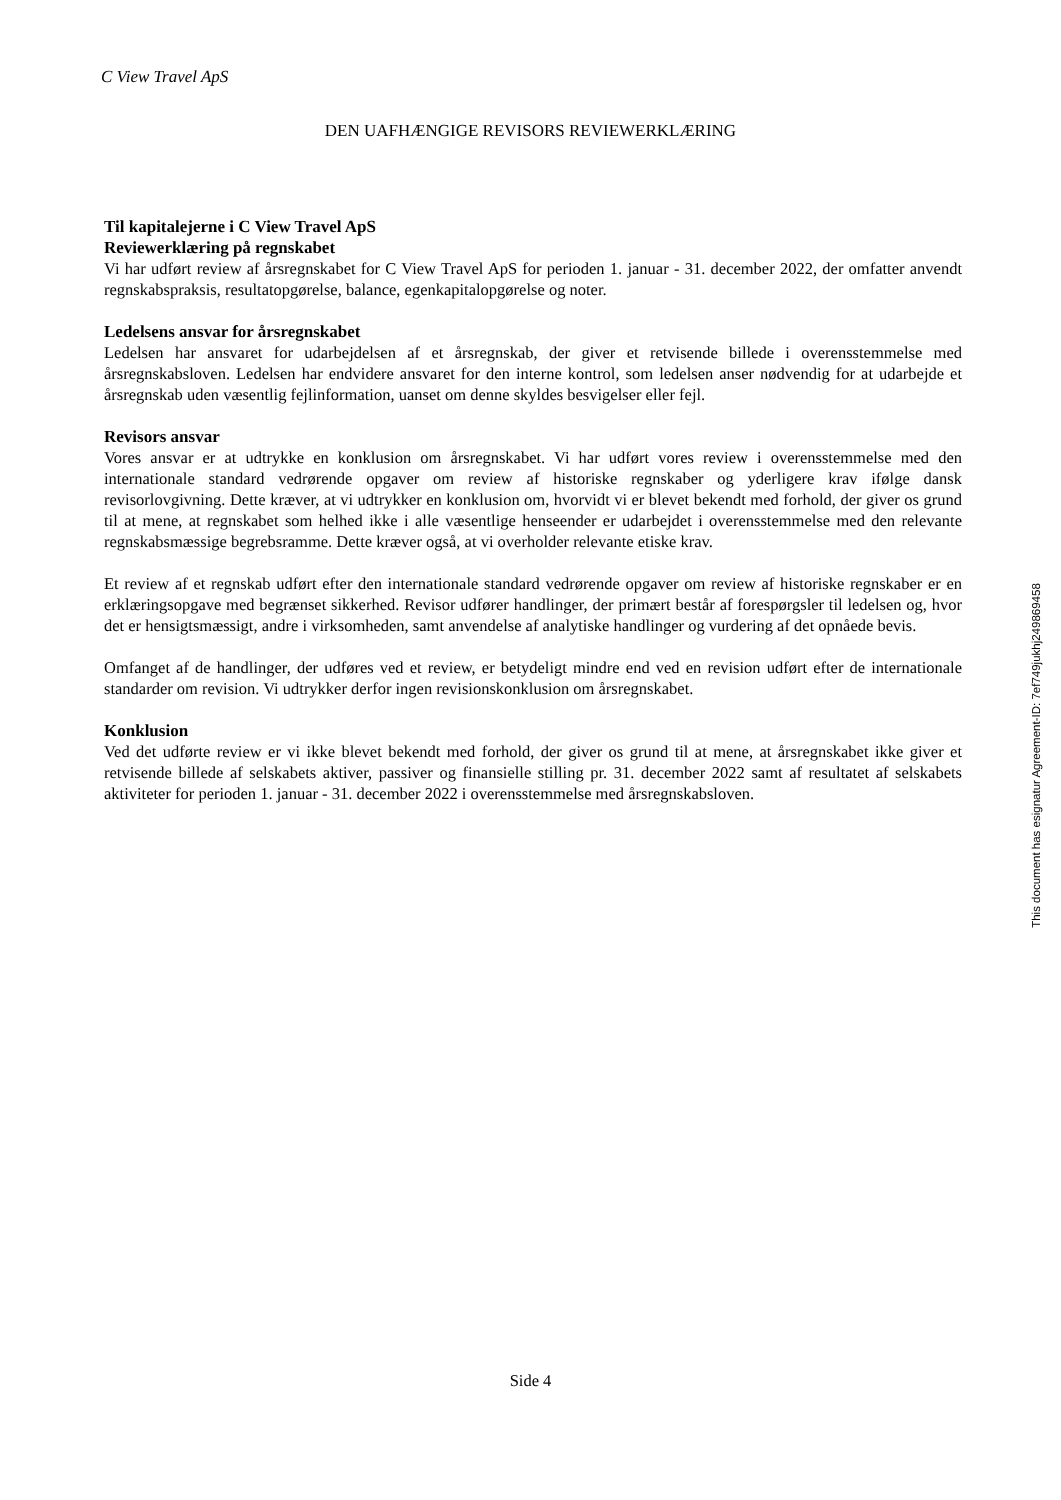C View Travel ApS
DEN UAFHÆNGIGE REVISORS REVIEWERKLÆRING
Til kapitalejerne i C View Travel ApS
Reviewerklæring på regnskabet
Vi har udført review af årsregnskabet for C View Travel ApS for perioden 1. januar - 31. december 2022, der omfatter anvendt regnskabspraksis, resultatopgørelse, balance, egenkapitalopgørelse og noter.
Ledelsens ansvar for årsregnskabet
Ledelsen har ansvaret for udarbejdelsen af et årsregnskab, der giver et retvisende billede i overensstemmelse med årsregnskabsloven. Ledelsen har endvidere ansvaret for den interne kontrol, som ledelsen anser nødvendig for at udarbejde et årsregnskab uden væsentlig fejlinformation, uanset om denne skyldes besvigelser eller fejl.
Revisors ansvar
Vores ansvar er at udtrykke en konklusion om årsregnskabet. Vi har udført vores review i overensstemmelse med den internationale standard vedrørende opgaver om review af historiske regnskaber og yderligere krav ifølge dansk revisorlovgivning. Dette kræver, at vi udtrykker en konklusion om, hvorvidt vi er blevet bekendt med forhold, der giver os grund til at mene, at regnskabet som helhed ikke i alle væsentlige henseender er udarbejdet i overensstemmelse med den relevante regnskabsmæssige begrebsramme. Dette kræver også, at vi overholder relevante etiske krav.
Et review af et regnskab udført efter den internationale standard vedrørende opgaver om review af historiske regnskaber er en erklæringsopgave med begrænset sikkerhed. Revisor udfører handlinger, der primært består af forespørgsler til ledelsen og, hvor det er hensigtsmæssigt, andre i virksomheden, samt anvendelse af analytiske handlinger og vurdering af det opnåede bevis.
Omfanget af de handlinger, der udføres ved et review, er betydeligt mindre end ved en revision udført efter de internationale standarder om revision. Vi udtrykker derfor ingen revisionskonklusion om årsregnskabet.
Konklusion
Ved det udførte review er vi ikke blevet bekendt med forhold, der giver os grund til at mene, at årsregnskabet ikke giver et retvisende billede af selskabets aktiver, passiver og finansielle stilling pr. 31. december 2022 samt af resultatet af selskabets aktiviteter for perioden 1. januar - 31. december 2022 i overensstemmelse med årsregnskabsloven.
This document has esignatur Agreement-ID: 7ef749jukhj249869458
Side 4